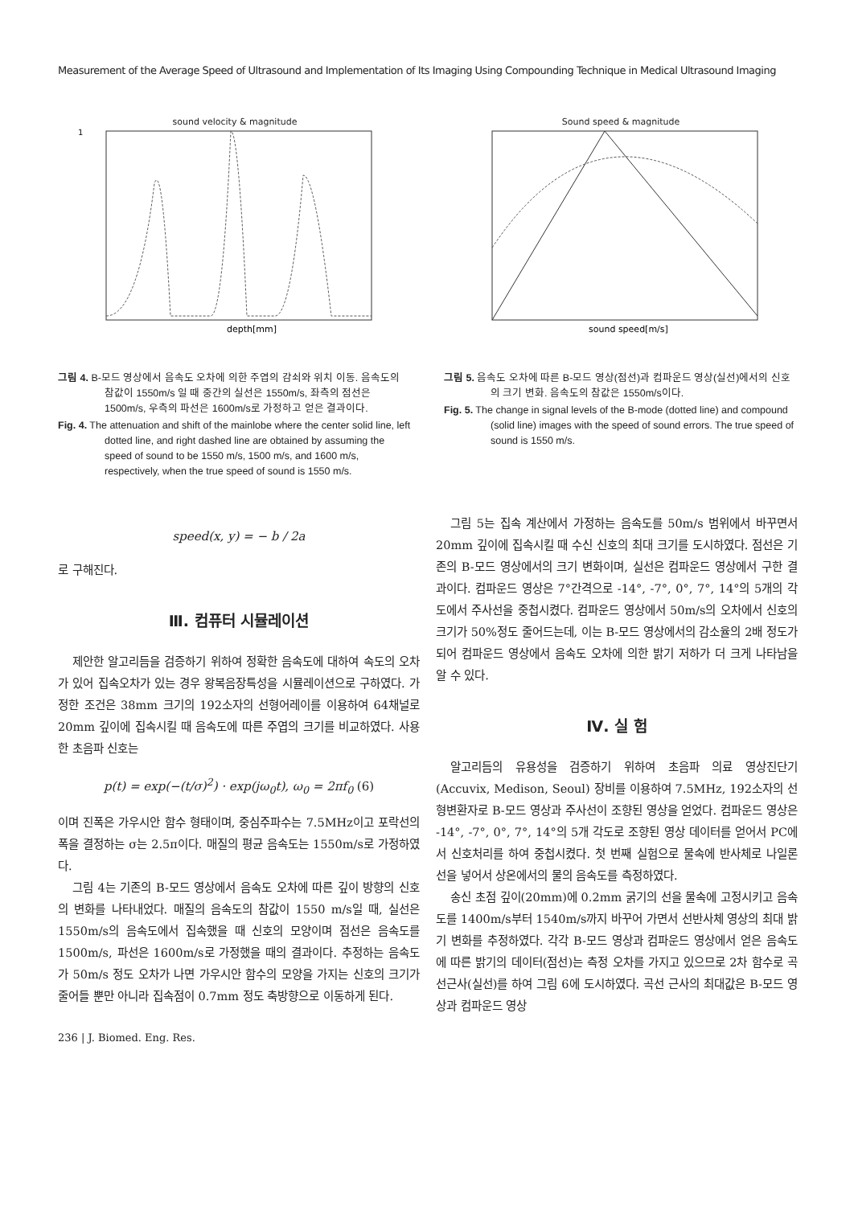Measurement of the Average Speed of Ultrasound and Implementation of Its Imaging Using Compounding Technique in Medical Ultrasound Imaging
sound velocity & magnitude
depth[mm]
1
그림 4. B-모드 영상에서 음속도 오차에 의한 주엽의 감쇠와 위치 이동. 음속도의 참값이 1550m/s 일 때 중간의 실선은 1550m/s, 좌측의 점선은 1500m/s, 우측의 파선은 1600m/s로 가정하고 얻은 결과이다.
Fig. 4. The attenuation and shift of the mainlobe where the center solid line, left dotted line, and right dashed line are obtained by assuming the speed of sound to be 1550 m/s, 1500 m/s, and 1600 m/s, respectively, when the true speed of sound is 1550 m/s.
Sound speed & magnitude
sound speed[m/s]
그림 5. 음속도 오차에 따른 B-모드 영상(점선)과 컴파운드 영상(실선)에서의 신호의 크기 변화. 음속도의 참값은 1550m/s이다.
Fig. 5. The change in signal levels of the B-mode (dotted line) and compound (solid line) images with the speed of sound errors. The true speed of sound is 1550 m/s.
speed(x, y) = − b / 2a
로 구해진다.
Ⅲ. 컴퓨터 시뮬레이션
제안한 알고리듬을 검증하기 위하여 정확한 음속도에 대하여 속도의 오차가 있어 집속오차가 있는 경우 왕복음장특성을 시뮬레이션으로 구하였다. 가정한 조건은 38mm 크기의 192소자의 선형어레이를 이용하여 64채널로 20mm 깊이에 집속시킬 때 음속도에 따른 주엽의 크기를 비교하였다. 사용한 초음파 신호는
p(t) = exp(−(t/σ)<sup>2</sup>) · exp(jω<sub>0</sub>t), ω<sub>0</sub> = 2πf<sub>0</sub> (6)
이며 진폭은 가우시안 함수 형태이며, 중심주파수는 7.5MHz이고 포락선의 폭을 결정하는 σ는 2.5π이다. 매질의 평균 음속도는 1550m/s로 가정하였다.
그림 4는 기존의 B-모드 영상에서 음속도 오차에 따른 깊이 방향의 신호의 변화를 나타내었다. 매질의 음속도의 참값이 1550 m/s일 때, 실선은 1550m/s의 음속도에서 집속했을 때 신호의 모양이며 점선은 음속도를 1500m/s, 파선은 1600m/s로 가정했을 때의 결과이다. 추정하는 음속도가 50m/s 정도 오차가 나면 가우시안 함수의 모양을 가지는 신호의 크기가 줄어들 뿐만 아니라 집속점이 0.7mm 정도 축방향으로 이동하게 된다.
236 | J. Biomed. Eng. Res.
그림 5는 집속 계산에서 가정하는 음속도를 50m/s 범위에서 바꾸면서 20mm 깊이에 집속시킬 때 수신 신호의 최대 크기를 도시하였다. 점선은 기존의 B-모드 영상에서의 크기 변화이며, 실선은 컴파운드 영상에서 구한 결과이다. 컴파운드 영상은 7°간격으로 -14°, -7°, 0°, 7°, 14°의 5개의 각도에서 주사선을 중첩시켰다. 컴파운드 영상에서 50m/s의 오차에서 신호의 크기가 50%정도 줄어드는데, 이는 B-모드 영상에서의 감소율의 2배 정도가 되어 컴파운드 영상에서 음속도 오차에 의한 밝기 저하가 더 크게 나타남을 알 수 있다.
Ⅳ. 실 험
알고리듬의 유용성을 검증하기 위하여 초음파 의료 영상진단기 (Accuvix, Medison, Seoul) 장비를 이용하여 7.5MHz, 192소자의 선형변환자로 B-모드 영상과 주사선이 조향된 영상을 얻었다. 컴파운드 영상은 -14°, -7°, 0°, 7°, 14°의 5개 각도로 조향된 영상 데이터를 얻어서 PC에서 신호처리를 하여 중첩시켰다. 첫 번째 실험으로 물속에 반사체로 나일론 선을 넣어서 상온에서의 물의 음속도를 측정하였다.
송신 초점 깊이(20mm)에 0.2mm 굵기의 선을 물속에 고정시키고 음속도를 1400m/s부터 1540m/s까지 바꾸어 가면서 선반사체 영상의 최대 밝기 변화를 추정하였다. 각각 B-모드 영상과 컴파운드 영상에서 얻은 음속도에 따른 밝기의 데이터(점선)는 측정 오차를 가지고 있으므로 2차 함수로 곡선근사(실선)를 하여 그림 6에 도시하였다. 곡선 근사의 최대값은 B-모드 영상과 컴파운드 영상